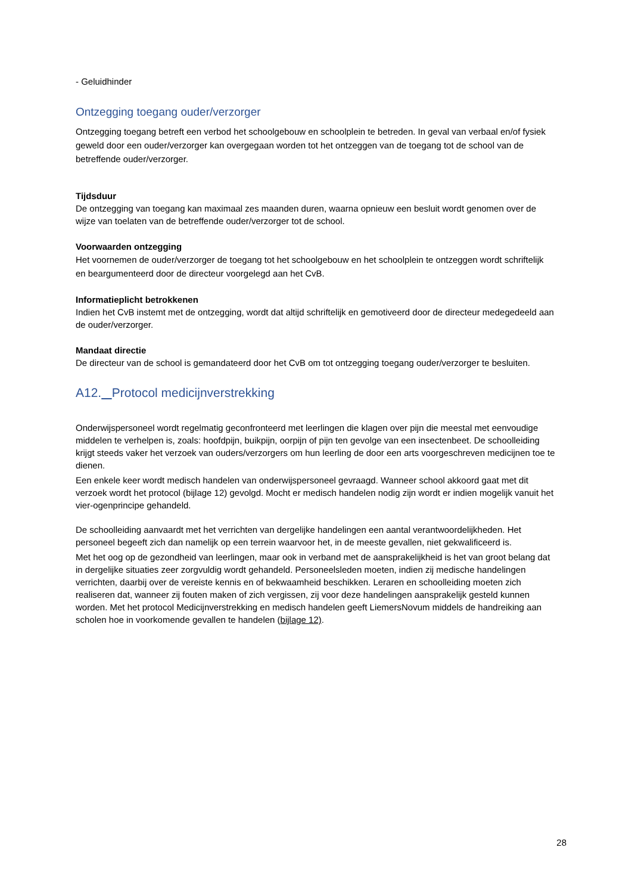- Geluidhinder
Ontzegging toegang ouder/verzorger
Ontzegging toegang betreft een verbod het schoolgebouw en schoolplein te betreden. In geval van verbaal en/of fysiek geweld door een ouder/verzorger kan overgegaan worden tot het ontzeggen van de toegang tot de school van de betreffende ouder/verzorger.
Tijdsduur
De ontzegging van toegang kan maximaal zes maanden duren, waarna opnieuw een besluit wordt genomen over de wijze van toelaten van de betreffende ouder/verzorger tot de school.
Voorwaarden ontzegging
Het voornemen de ouder/verzorger de toegang tot het schoolgebouw en het schoolplein te ontzeggen wordt schriftelijk en beargumenteerd door de directeur voorgelegd aan het CvB.
Informatieplicht betrokkenen
Indien het CvB instemt met de ontzegging, wordt dat altijd schriftelijk en gemotiveerd door de directeur medegedeeld aan de ouder/verzorger.
Mandaat directie
De directeur van de school is gemandateerd door het CvB om tot ontzegging toegang ouder/verzorger te besluiten.
A12. Protocol medicijnverstrekking
Onderwijspersoneel wordt regelmatig geconfronteerd met leerlingen die klagen over pijn die meestal met eenvoudige middelen te verhelpen is, zoals: hoofdpijn, buikpijn, oorpijn of pijn ten gevolge van een insectenbeet. De schoolleiding krijgt steeds vaker het verzoek van ouders/verzorgers om hun leerling de door een arts voorgeschreven medicijnen toe te dienen.
Een enkele keer wordt medisch handelen van onderwijspersoneel gevraagd. Wanneer school akkoord gaat met dit verzoek wordt het protocol (bijlage 12) gevolgd. Mocht er medisch handelen nodig zijn wordt er indien mogelijk vanuit het vier-ogenprincipe gehandeld.
De schoolleiding aanvaardt met het verrichten van dergelijke handelingen een aantal verantwoordelijkheden. Het personeel begeeft zich dan namelijk op een terrein waarvoor het, in de meeste gevallen, niet gekwalificeerd is.
Met het oog op de gezondheid van leerlingen, maar ook in verband met de aansprakelijkheid is het van groot belang dat in dergelijke situaties zeer zorgvuldig wordt gehandeld. Personeelsleden moeten, indien zij medische handelingen verrichten, daarbij over de vereiste kennis en of bekwaamheid beschikken. Leraren en schoolleiding moeten zich realiseren dat, wanneer zij fouten maken of zich vergissen, zij voor deze handelingen aansprakelijk gesteld kunnen worden. Met het protocol Medicijnverstrekking en medisch handelen geeft LiemersNovum middels de handreiking aan scholen hoe in voorkomende gevallen te handelen (bijlage 12).
28